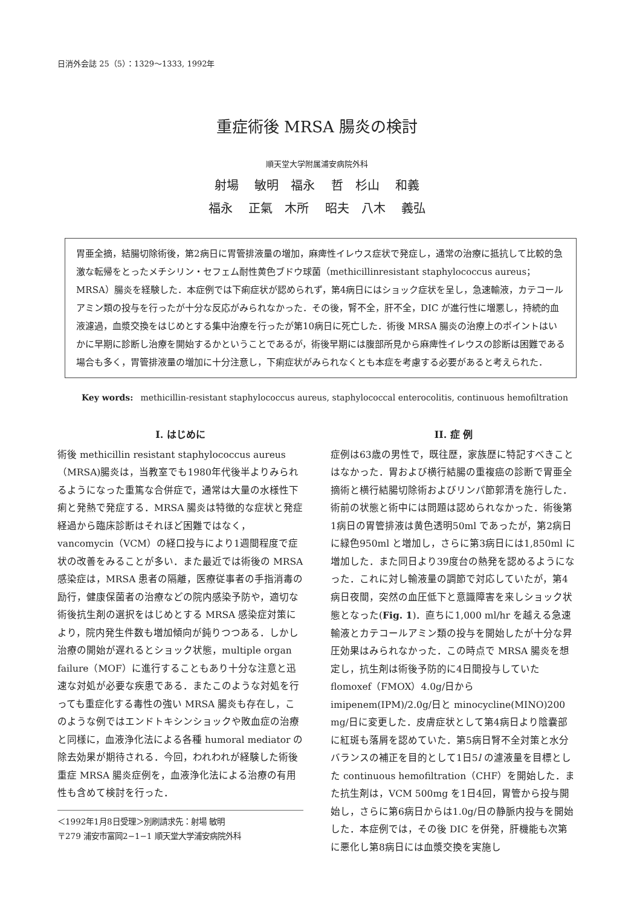日消外会誌 25（5）：1329〜1333, 1992年
重症術後 MRSA 腸炎の検討
順天堂大学附属浦安病院外科
射場 敏明　福永 哲　杉山 和義
福永 正氣　木所 昭夫　八木 義弘
胃亜全摘，結腸切除術後，第2病日に胃管排液量の増加，麻痺性イレウス症状で発症し，通常の治療に抵抗して比較的急激な転帰をとったメチシリン・セフェム耐性黄色ブドウ球菌（methicillinresistant staphylococcus aureus；MRSA）腸炎を経験した．本症例では下痢症状が認められず，第4病日にはショック症状を呈し，急速輸液，カテコールアミン類の投与を行ったが十分な反応がみられなかった．その後，腎不全，肝不全，DIC が進行性に増悪し，持続的血液濾過，血漿交換をはじめとする集中治療を行ったが第10病日に死亡した．術後 MRSA 腸炎の治療上のポイントはいかに早期に診断し治療を開始するかということであるが，術後早期には腹部所見から麻痺性イレウスの診断は困難である場合も多く，胃管排液量の増加に十分注意し，下痢症状がみられなくとも本症を考慮する必要があると考えられた．
Key words: methicillin-resistant staphylococcus aureus, staphylococcal enterocolitis, continuous hemofiltration
I. はじめに
術後 methicillin resistant staphylococcus aureus（MRSA)腸炎は，当教室でも1980年代後半よりみられるようになった重篤な合併症で，通常は大量の水様性下痢と発熱で発症する．MRSA 腸炎は特徴的な症状と発症経過から臨床診断はそれほど困難ではなく，vancomycin（VCM）の経口投与により1週間程度で症状の改善をみることが多い．また最近では術後の MRSA 感染症は，MRSA 患者の隔離，医療従事者の手指消毒の励行，健康保菌者の治療などの院内感染予防や，適切な術後抗生剤の選択をはじめとする MRSA 感染症対策により，院内発生件数も増加傾向が鈍りつつある．しかし治療の開始が遅れるとショック状態，multiple organ failure（MOF）に進行することもあり十分な注意と迅速な対処が必要な疾患である．またこのような対処を行っても重症化する毒性の強い MRSA 腸炎も存在し，このような例ではエンドトキシンショックや敗血症の治療と同様に，血液浄化法による各種 humoral mediator の除去効果が期待される．今回，われわれが経験した術後重症 MRSA 腸炎症例を，血液浄化法による治療の有用性も含めて検討を行った．
＜1992年1月8日受理＞別刷請求先：射場 敏明
〒279 浦安市富岡2−1−1 順天堂大学浦安病院外科
II. 症 例
症例は63歳の男性で，既往歴，家族歴に特記すべきことはなかった．胃および横行結腸の重複癌の診断で胃亜全摘術と横行結腸切除術およびリンパ節郭清を施行した．術前の状態と術中には問題は認められなかった．術後第1病日の胃管排液は黄色透明50ml であったが，第2病日に緑色950ml と増加し，さらに第3病日には1,850ml に増加した．また同日より39度台の熱発を認めるようになった．これに対し輸液量の調節で対応していたが，第4病日夜間，突然の血圧低下と意識障害を来しショック状態となった(Fig. 1)．直ちに1,000 ml/hr を越える急速輸液とカテコールアミン類の投与を開始したが十分な昇圧効果はみられなかった．この時点で MRSA 腸炎を想定し，抗生剤は術後予防的に4日間投与していた flomoxef（FMOX）4.0g/日から imipenem(IPM)/2.0g/日と minocycline(MINO)200 mg/日に変更した．皮膚症状として第4病日より陰嚢部に紅斑も落屑を認めていた．第5病日腎不全対策と水分バランスの補正を目的として1日5l の濾液量を目標とした continuous hemofiltration（CHF）を開始した．また抗生剤は，VCM 500mg を1日4回，胃管から投与開始し，さらに第6病日からは1.0g/日の静脈内投与を開始した．本症例では，その後 DIC を併発，肝機能も次第に悪化し第8病日には血漿交換を実施し